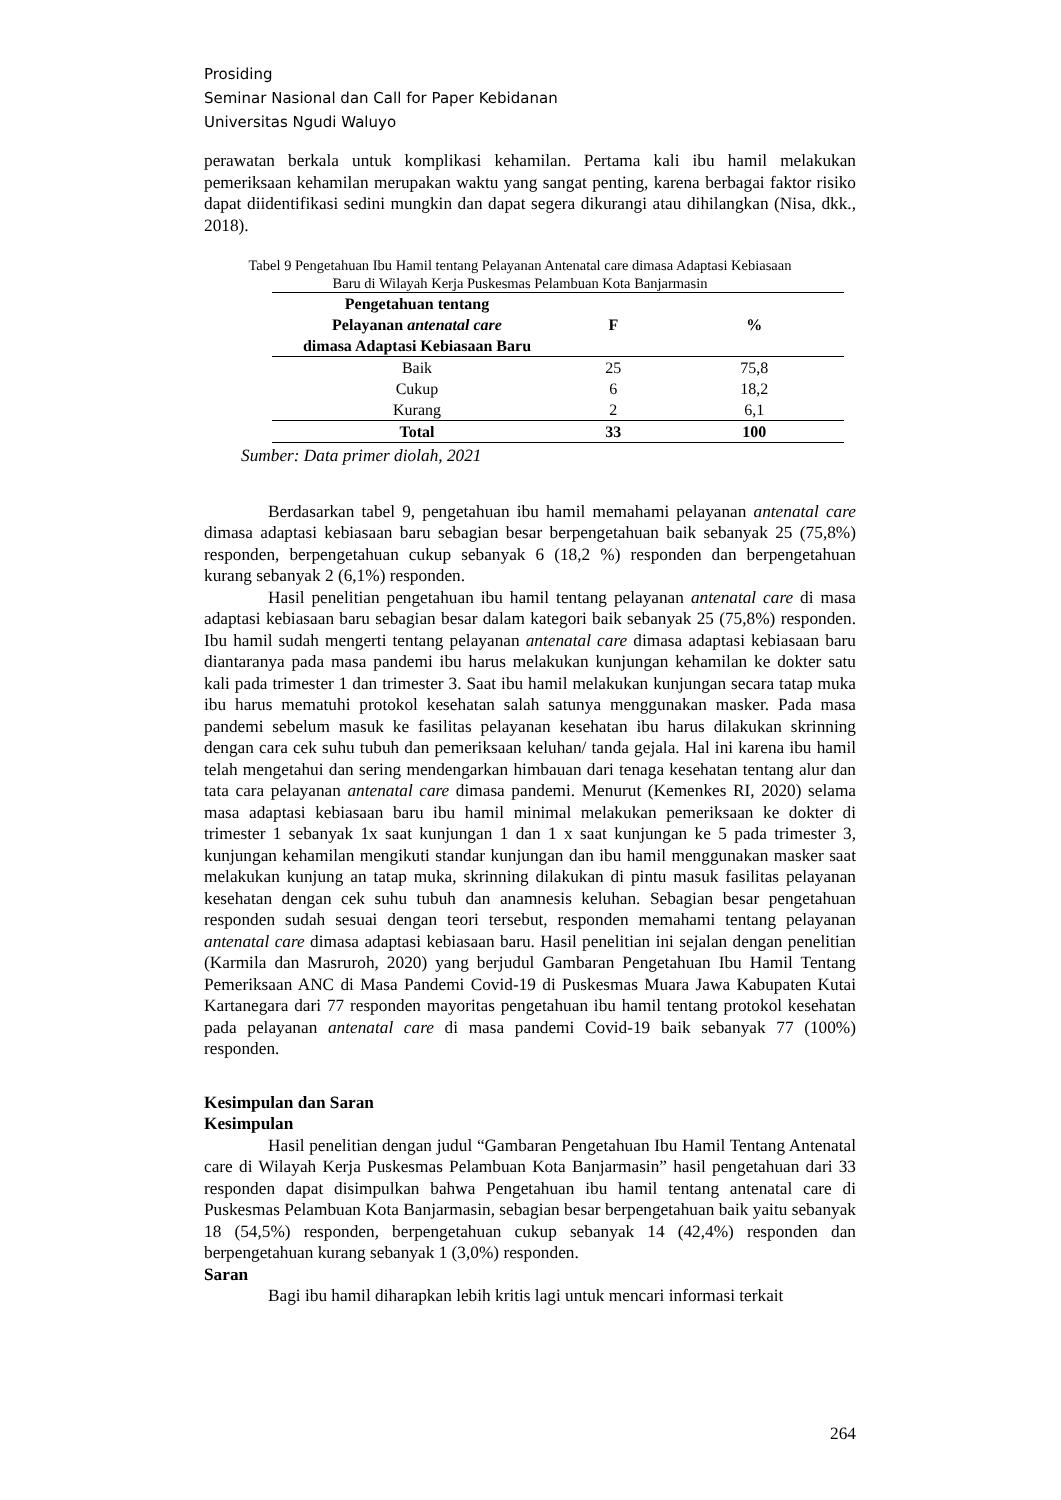Prosiding
Seminar Nasional dan Call for Paper Kebidanan
Universitas Ngudi Waluyo
perawatan berkala untuk komplikasi kehamilan. Pertama kali ibu hamil melakukan pemeriksaan kehamilan merupakan waktu yang sangat penting, karena berbagai faktor risiko dapat diidentifikasi sedini mungkin dan dapat segera dikurangi atau dihilangkan (Nisa, dkk., 2018).
Tabel 9 Pengetahuan Ibu Hamil tentang Pelayanan Antenatal care dimasa Adaptasi Kebiasaan
Baru di Wilayah Kerja Puskesmas Pelambuan Kota Banjarmasin
| Pengetahuan tentang Pelayanan antenatal care dimasa Adaptasi Kebiasaan Baru | F | % |
| --- | --- | --- |
| Baik | 25 | 75,8 |
| Cukup | 6 | 18,2 |
| Kurang | 2 | 6,1 |
| Total | 33 | 100 |
Sumber: Data primer diolah, 2021
Berdasarkan tabel 9, pengetahuan ibu hamil memahami pelayanan antenatal care dimasa adaptasi kebiasaan baru sebagian besar berpengetahuan baik sebanyak 25 (75,8%) responden, berpengetahuan cukup sebanyak 6 (18,2 %) responden dan berpengetahuan kurang sebanyak 2 (6,1%) responden.
Hasil penelitian pengetahuan ibu hamil tentang pelayanan antenatal care di masa adaptasi kebiasaan baru sebagian besar dalam kategori baik sebanyak 25 (75,8%) responden. Ibu hamil sudah mengerti tentang pelayanan antenatal care dimasa adaptasi kebiasaan baru diantaranya pada masa pandemi ibu harus melakukan kunjungan kehamilan ke dokter satu kali pada trimester 1 dan trimester 3. Saat ibu hamil melakukan kunjungan secara tatap muka ibu harus mematuhi protokol kesehatan salah satunya menggunakan masker. Pada masa pandemi sebelum masuk ke fasilitas pelayanan kesehatan ibu harus dilakukan skrinning dengan cara cek suhu tubuh dan pemeriksaan keluhan/ tanda gejala. Hal ini karena ibu hamil telah mengetahui dan sering mendengarkan himbauan dari tenaga kesehatan tentang alur dan tata cara pelayanan antenatal care dimasa pandemi. Menurut (Kemenkes RI, 2020) selama masa adaptasi kebiasaan baru ibu hamil minimal melakukan pemeriksaan ke dokter di trimester 1 sebanyak 1x saat kunjungan 1 dan 1 x saat kunjungan ke 5 pada trimester 3, kunjungan kehamilan mengikuti standar kunjungan dan ibu hamil menggunakan masker saat melakukan kunjung an tatap muka, skrinning dilakukan di pintu masuk fasilitas pelayanan kesehatan dengan cek suhu tubuh dan anamnesis keluhan. Sebagian besar pengetahuan responden sudah sesuai dengan teori tersebut, responden memahami tentang pelayanan antenatal care dimasa adaptasi kebiasaan baru. Hasil penelitian ini sejalan dengan penelitian (Karmila dan Masruroh, 2020) yang berjudul Gambaran Pengetahuan Ibu Hamil Tentang Pemeriksaan ANC di Masa Pandemi Covid-19 di Puskesmas Muara Jawa Kabupaten Kutai Kartanegara dari 77 responden mayoritas pengetahuan ibu hamil tentang protokol kesehatan pada pelayanan antenatal care di masa pandemi Covid-19 baik sebanyak 77 (100%) responden.
Kesimpulan dan Saran
Kesimpulan
Hasil penelitian dengan judul “Gambaran Pengetahuan Ibu Hamil Tentang Antenatal care di Wilayah Kerja Puskesmas Pelambuan Kota Banjarmasin” hasil pengetahuan dari 33 responden dapat disimpulkan bahwa Pengetahuan ibu hamil tentang antenatal care di Puskesmas Pelambuan Kota Banjarmasin, sebagian besar berpengetahuan baik yaitu sebanyak 18 (54,5%) responden, berpengetahuan cukup sebanyak 14 (42,4%) responden dan berpengetahuan kurang sebanyak 1 (3,0%) responden.
Saran
Bagi ibu hamil diharapkan lebih kritis lagi untuk mencari informasi terkait
264